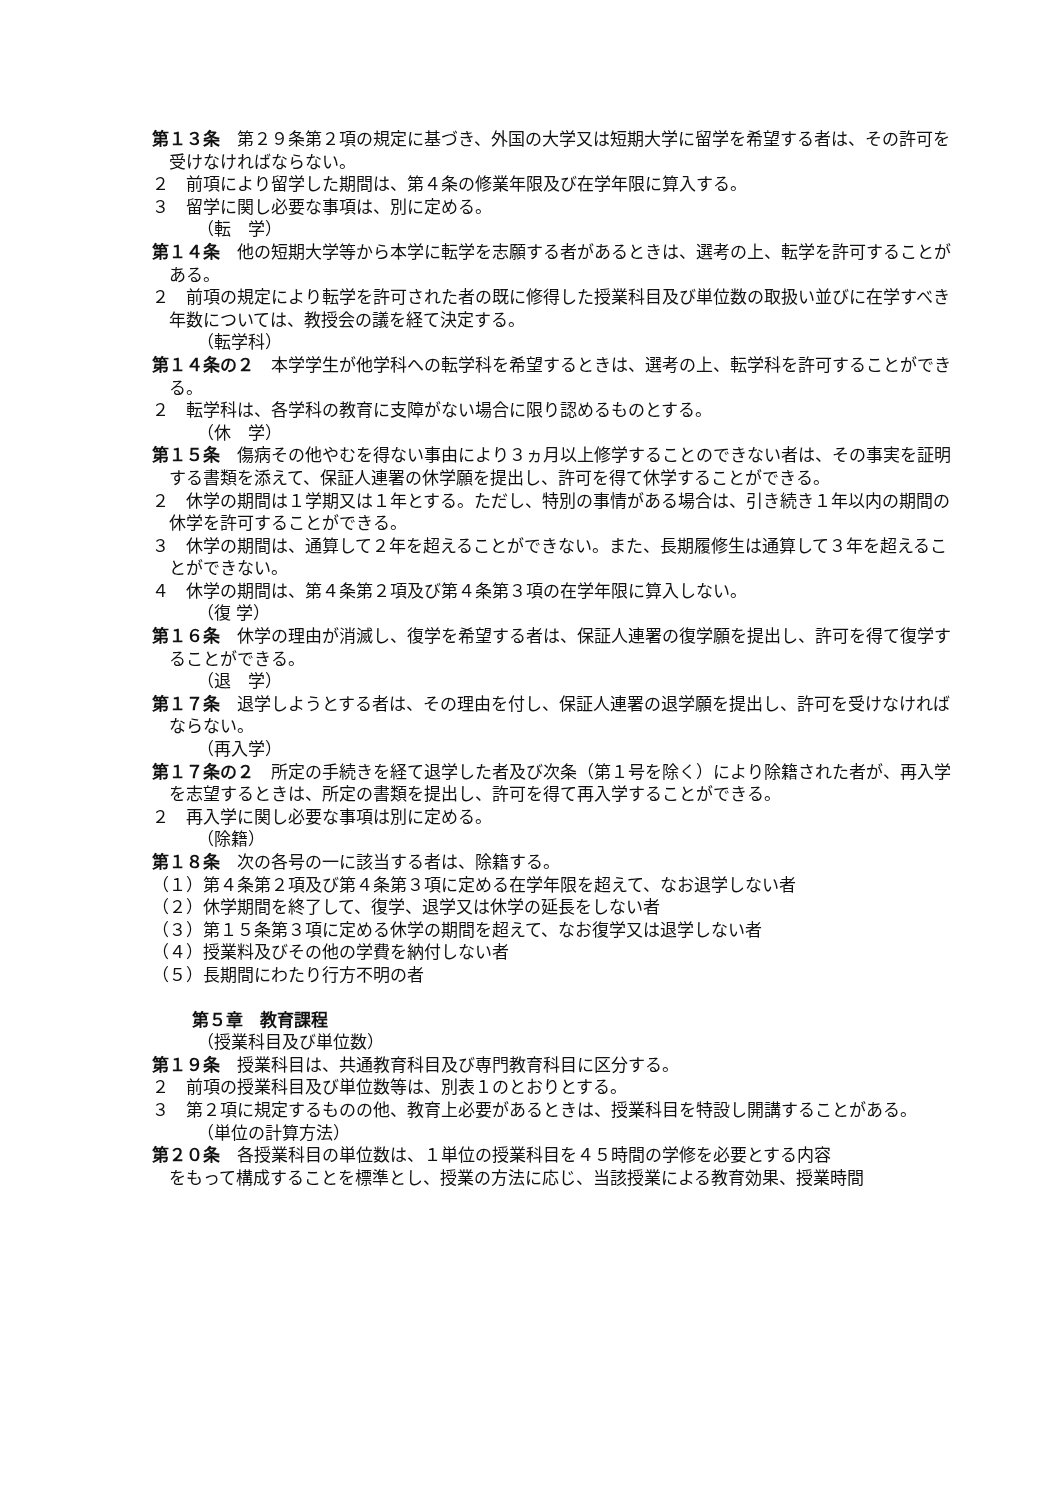第１３条　第２９条第２項の規定に基づき、外国の大学又は短期大学に留学を希望する者は、その許可を受けなければならない。
２　前項により留学した期間は、第４条の修業年限及び在学年限に算入する。
３　留学に関し必要な事項は、別に定める。
（転　学）
第１４条　他の短期大学等から本学に転学を志願する者があるときは、選考の上、転学を許可することがある。
２　前項の規定により転学を許可された者の既に修得した授業科目及び単位数の取扱い並びに在学すべき年数については、教授会の議を経て決定する。
（転学科）
第１４条の２　本学学生が他学科への転学科を希望するときは、選考の上、転学科を許可することができる。
２　転学科は、各学科の教育に支障がない場合に限り認めるものとする。
（休　学）
第１５条　傷病その他やむを得ない事由により３ヵ月以上修学することのできない者は、その事実を証明する書類を添えて、保証人連署の休学願を提出し、許可を得て休学することができる。
２　休学の期間は１学期又は１年とする。ただし、特別の事情がある場合は、引き続き１年以内の期間の休学を許可することができる。
３　休学の期間は、通算して２年を超えることができない。また、長期履修生は通算して３年を超えることができない。
４　休学の期間は、第４条第２項及び第４条第３項の在学年限に算入しない。
（復 学）
第１６条　休学の理由が消滅し、復学を希望する者は、保証人連署の復学願を提出し、許可を得て復学することができる。
（退　学）
第１７条　退学しようとする者は、その理由を付し、保証人連署の退学願を提出し、許可を受けなければならない。
（再入学）
第１７条の２　所定の手続きを経て退学した者及び次条（第１号を除く）により除籍された者が、再入学を志望するときは、所定の書類を提出し、許可を得て再入学することができる。
２　再入学に関し必要な事項は別に定める。
（除籍）
第１８条　次の各号の一に該当する者は、除籍する。
（１）第４条第２項及び第４条第３項に定める在学年限を超えて、なお退学しない者
（２）休学期間を終了して、復学、退学又は休学の延長をしない者
（３）第１５条第３項に定める休学の期間を超えて、なお復学又は退学しない者
（４）授業料及びその他の学費を納付しない者
（５）長期間にわたり行方不明の者
第５章　教育課程
（授業科目及び単位数）
第１９条　授業科目は、共通教育科目及び専門教育科目に区分する。
２　前項の授業科目及び単位数等は、別表１のとおりとする。
３　第２項に規定するものの他、教育上必要があるときは、授業科目を特設し開講することがある。
（単位の計算方法）
第２０条　各授業科目の単位数は、１単位の授業科目を４５時間の学修を必要とする内容
をもって構成することを標準とし、授業の方法に応じ、当該授業による教育効果、授業時間